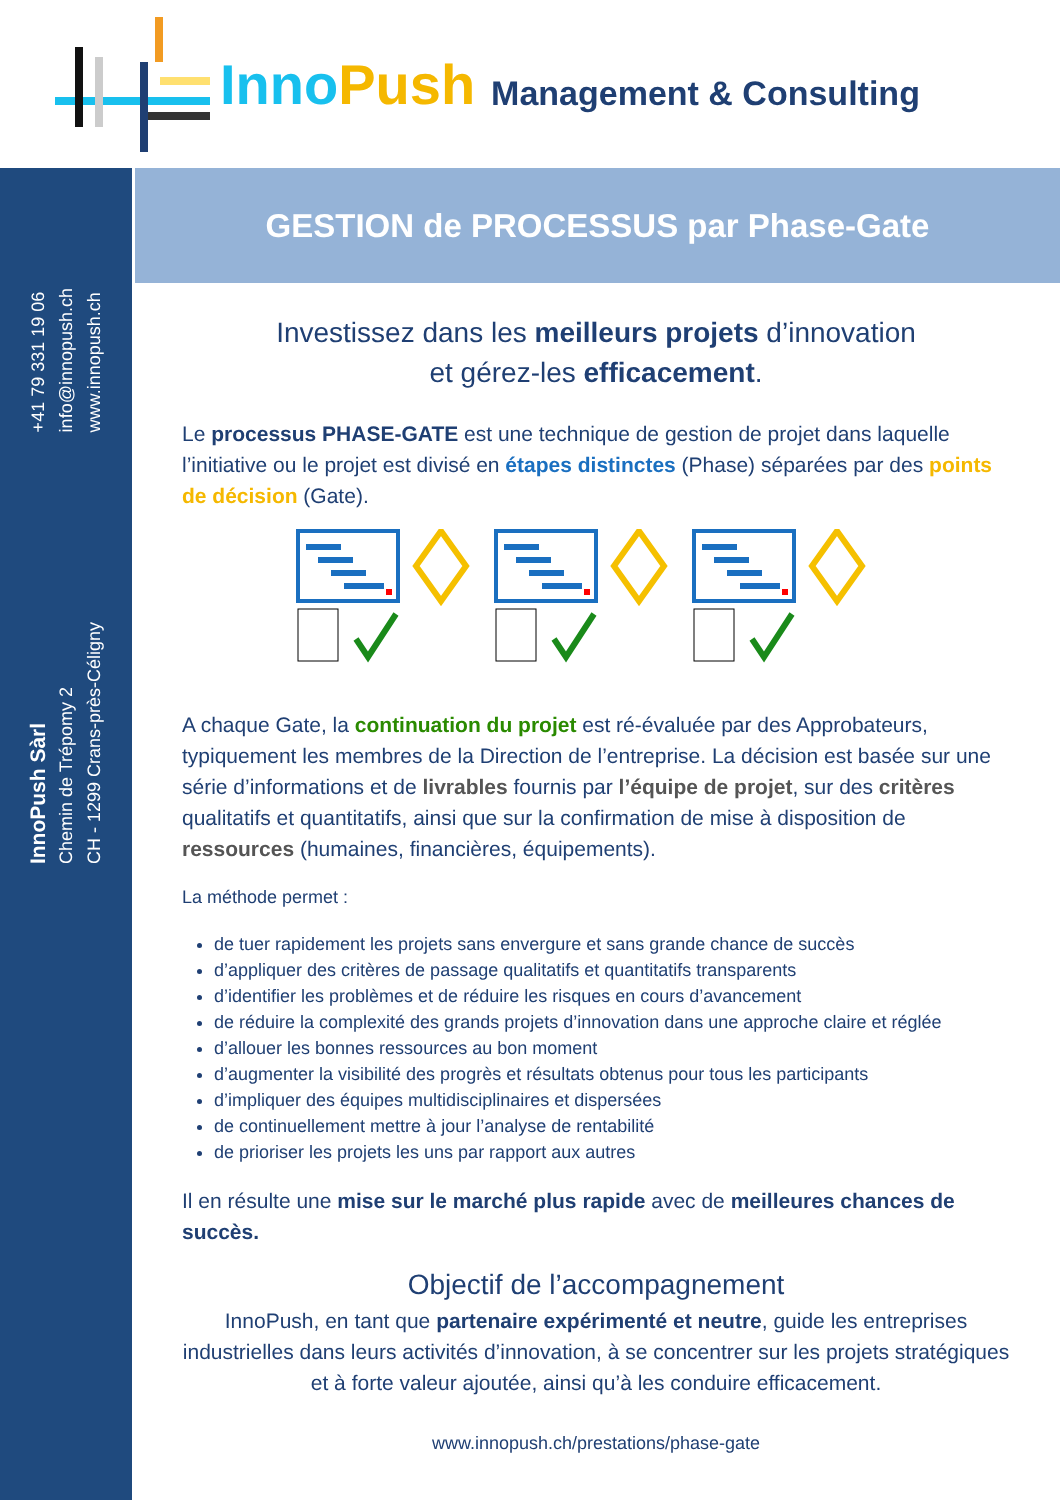InnoPush
Management & Consulting
+41 79 331 19 06
info@innopush.ch
www.innopush.ch
InnoPush Sàrl
Chemin de Trépomy 2
CH - 1299 Crans-près-Céligny
GESTION de PROCESSUS par Phase-Gate
Investissez dans les meilleurs projets d’innovation
et gérez-les efficacement.
Le processus PHASE-GATE est une technique de gestion de projet dans laquelle l’initiative ou le projet est divisé en étapes distinctes (Phase) séparées par des points de décision (Gate).
A chaque Gate, la continuation du projet est ré-évaluée par des Approbateurs, typiquement les membres de la Direction de l’entreprise. La décision est basée sur une série d’informations et de livrables fournis par l’équipe de projet, sur des critères qualitatifs et quantitatifs, ainsi que sur la confirmation de mise à disposition de ressources (humaines, financières, équipements).
La méthode permet :
de tuer rapidement les projets sans envergure et sans grande chance de succès
d’appliquer des critères de passage qualitatifs et quantitatifs transparents
d’identifier les problèmes et de réduire les risques en cours d’avancement
de réduire la complexité des grands projets d’innovation dans une approche claire et réglée
d’allouer les bonnes ressources au bon moment
d’augmenter la visibilité des progrès et résultats obtenus pour tous les participants
d’impliquer des équipes multidisciplinaires et dispersées
de continuellement mettre à jour l’analyse de rentabilité
de prioriser les projets les uns par rapport aux autres
Il en résulte une mise sur le marché plus rapide avec de meilleures chances de succès.
Objectif de l’accompagnement
InnoPush, en tant que partenaire expérimenté et neutre, guide les entreprises industrielles dans leurs activités d’innovation, à se concentrer sur les projets stratégiques et à forte valeur ajoutée, ainsi qu’à les conduire efficacement.
www.innopush.ch/prestations/phase-gate